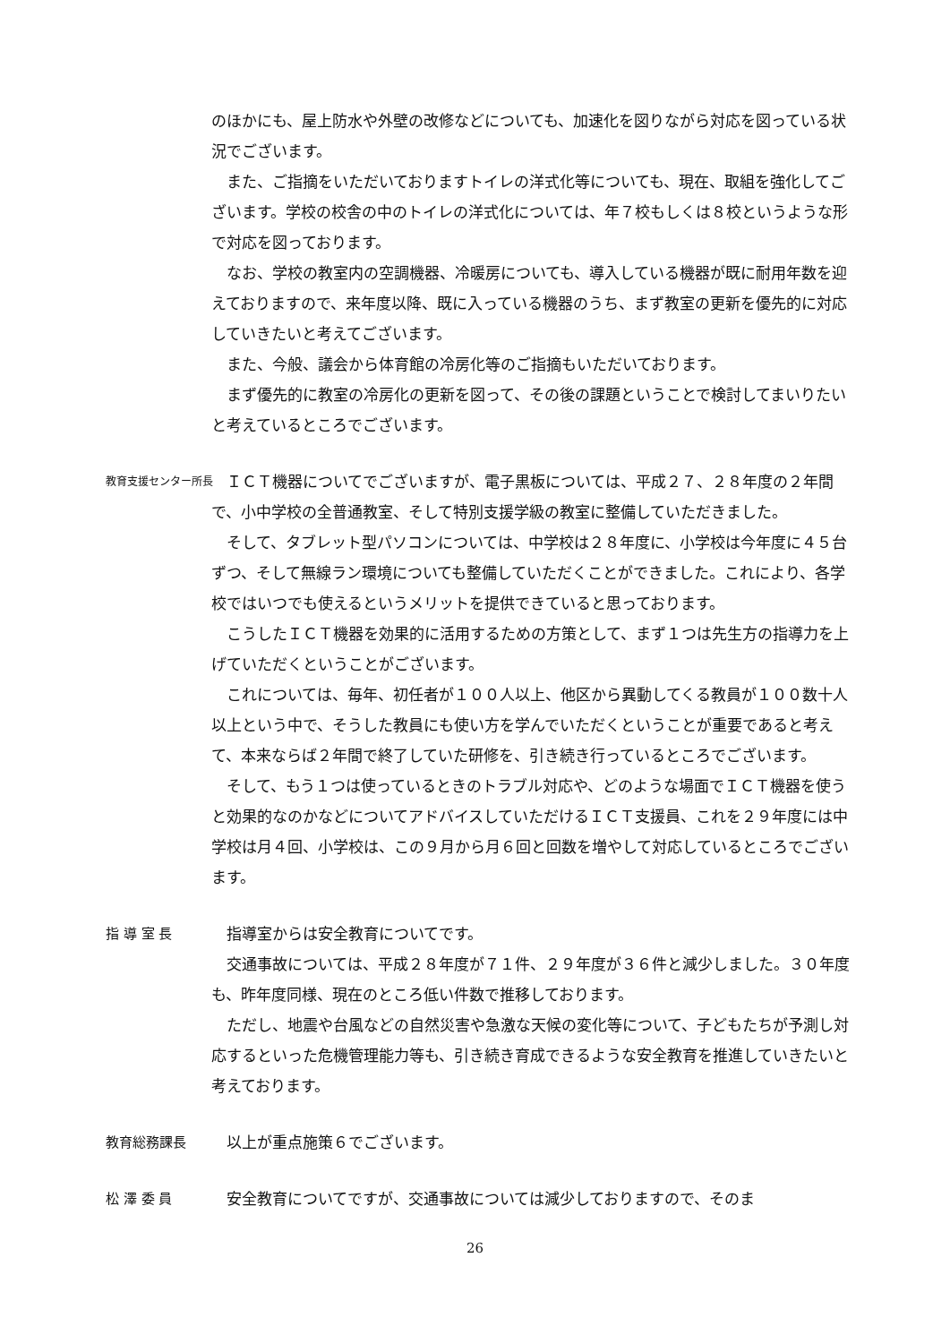のほかにも、屋上防水や外壁の改修などについても、加速化を図りながら対応を図っている状況でございます。
また、ご指摘をいただいておりますトイレの洋式化等についても、現在、取組を強化してございます。学校の校舎の中のトイレの洋式化については、年７校もしくは８校というような形で対応を図っております。
なお、学校の教室内の空調機器、冷暖房についても、導入している機器が既に耐用年数を迎えておりますので、来年度以降、既に入っている機器のうち、まず教室の更新を優先的に対応していきたいと考えてございます。
また、今般、議会から体育館の冷房化等のご指摘もいただいております。
まず優先的に教室の冷房化の更新を図って、その後の課題ということで検討してまいりたいと考えているところでございます。
教育支援センター所長
ＩＣＴ機器についてでございますが、電子黒板については、平成２７、２８年度の２年間で、小中学校の全普通教室、そして特別支援学級の教室に整備していただきました。
そして、タブレット型パソコンについては、中学校は２８年度に、小学校は今年度に４５台ずつ、そして無線ラン環境についても整備していただくことができました。これにより、各学校ではいつでも使えるというメリットを提供できていると思っております。
こうしたＩＣＴ機器を効果的に活用するための方策として、まず１つは先生方の指導力を上げていただくということがございます。
これについては、毎年、初任者が１００人以上、他区から異動してくる教員が１００数十人以上という中で、そうした教員にも使い方を学んでいただくということが重要であると考えて、本来ならば２年間で終了していた研修を、引き続き行っているところでございます。
そして、もう１つは使っているときのトラブル対応や、どのような場面でＩＣＴ機器を使うと効果的なのかなどについてアドバイスしていただけるＩＣＴ支援員、これを２９年度には中学校は月４回、小学校は、この９月から月６回と回数を増やして対応しているところでございます。
指 導 室 長 指導室からは安全教育についてです。
交通事故については、平成２８年度が７１件、２９年度が３６件と減少しました。３０年度も、昨年度同様、現在のところ低い件数で推移しております。
ただし、地震や台風などの自然災害や急激な天候の変化等について、子どもたちが予測し対応するといった危機管理能力等も、引き続き育成できるような安全教育を推進していきたいと考えております。
教育総務課長 以上が重点施策６でございます。
松 澤 委 員 安全教育についてですが、交通事故については減少しておりますので、そのま
26